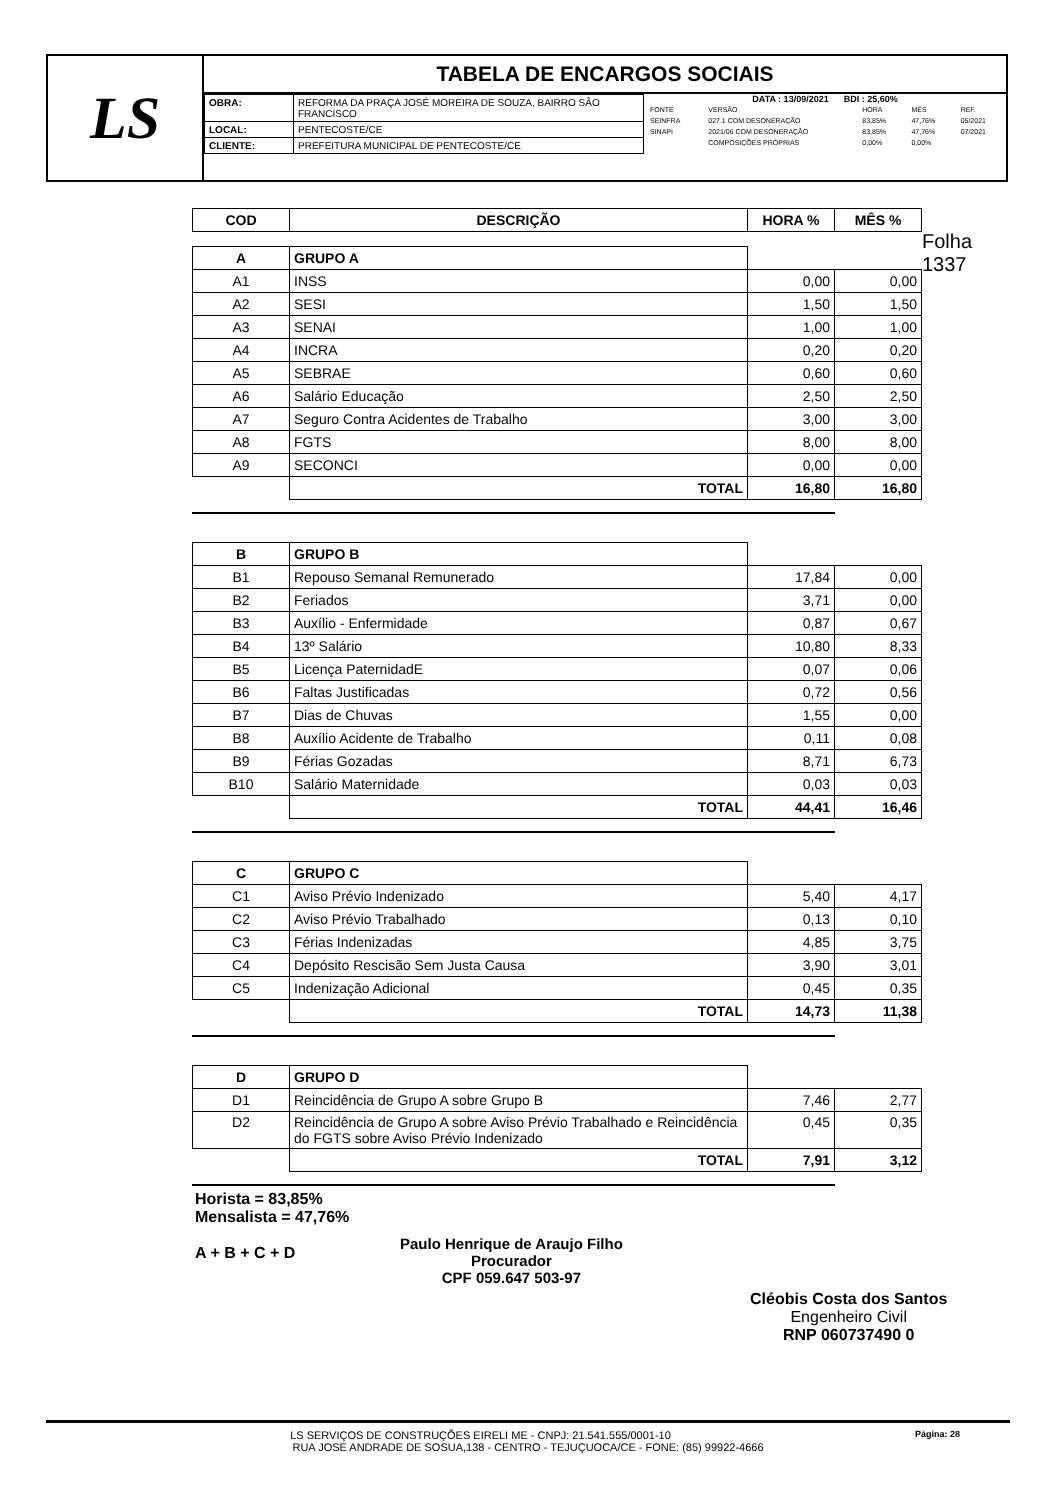LS
TABELA DE ENCARGOS SOCIAIS
| OBRA: | REFORMA DA PRAÇA JOSÉ MOREIRA DE SOUZA, BAIRRO SÃO FRANCISCO |
| LOCAL: | PENTECOSTE/CE |
| CLIENTE: | PREFEITURA MUNICIPAL DE PENTECOSTE/CE |
DATA : 13/09/2021 BDI : 25,60%
| FONTE | VERSÃO | HORA | MÊS | REF. |
| SEINFRA | 027.1 COM DESONERAÇÃO | 83,85% | 47,76% | 05/2021 |
| SINAPI | 2021/06 COM DESONERAÇÃO | 83,85% | 47,76% | 07/2021 |
| | COMPOSIÇÕES PRÓPRIAS | 0,00% | 0,00% | |
| COD | DESCRIÇÃO | HORA % | MÊS % |
| --- | --- | --- | --- |
Folha 1337
| A | GRUPO A | | |
| A1 | INSS | 0,00 | 0,00 |
| A2 | SESI | 1,50 | 1,50 |
| A3 | SENAI | 1,00 | 1,00 |
| A4 | INCRA | 0,20 | 0,20 |
| A5 | SEBRAE | 0,60 | 0,60 |
| A6 | Salário Educação | 2,50 | 2,50 |
| A7 | Seguro Contra Acidentes de Trabalho | 3,00 | 3,00 |
| A8 | FGTS | 8,00 | 8,00 |
| A9 | SECONCI | 0,00 | 0,00 |
| | TOTAL | 16,80 | 16,80 |
| B | GRUPO B | | |
| B1 | Repouso Semanal Remunerado | 17,84 | 0,00 |
| B2 | Feriados | 3,71 | 0,00 |
| B3 | Auxílio - Enfermidade | 0,87 | 0,67 |
| B4 | 13º Salário | 10,80 | 8,33 |
| B5 | Licença PaternidadE | 0,07 | 0,06 |
| B6 | Faltas Justificadas | 0,72 | 0,56 |
| B7 | Dias de Chuvas | 1,55 | 0,00 |
| B8 | Auxílio Acidente de Trabalho | 0,11 | 0,08 |
| B9 | Férias Gozadas | 8,71 | 6,73 |
| B10 | Salário Maternidade | 0,03 | 0,03 |
| | TOTAL | 44,41 | 16,46 |
| C | GRUPO C | | |
| C1 | Aviso Prévio Indenizado | 5,40 | 4,17 |
| C2 | Aviso Prévio Trabalhado | 0,13 | 0,10 |
| C3 | Férias Indenizadas | 4,85 | 3,75 |
| C4 | Depósito Rescisão Sem Justa Causa | 3,90 | 3,01 |
| C5 | Indenização Adicional | 0,45 | 0,35 |
| | TOTAL | 14,73 | 11,38 |
| D | GRUPO D | | |
| D1 | Reincidência de Grupo A sobre Grupo B | 7,46 | 2,77 |
| D2 | Reincidência de Grupo A sobre Aviso Prévio Trabalhado e Reincidência do FGTS sobre Aviso Prévio Indenizado | 0,45 | 0,35 |
| | TOTAL | 7,91 | 3,12 |
Horista = 83,85%
Mensalista = 47,76%
A + B + C + D
Paulo Henrique de Araujo Filho
Procurador
CPF 059.647 503-97
Cléobis Costa dos Santos
Engenheiro Civil
RNP 060737490 0
Página: 28 LS SERVIÇOS DE CONSTRUÇÕES EIRELI ME - CNPJ: 21.541.555/0001-10
RUA JOSE ANDRADE DE SOSUA,138 - CENTRO - TEJUÇUOCA/CE - FONE: (85) 99922-4666